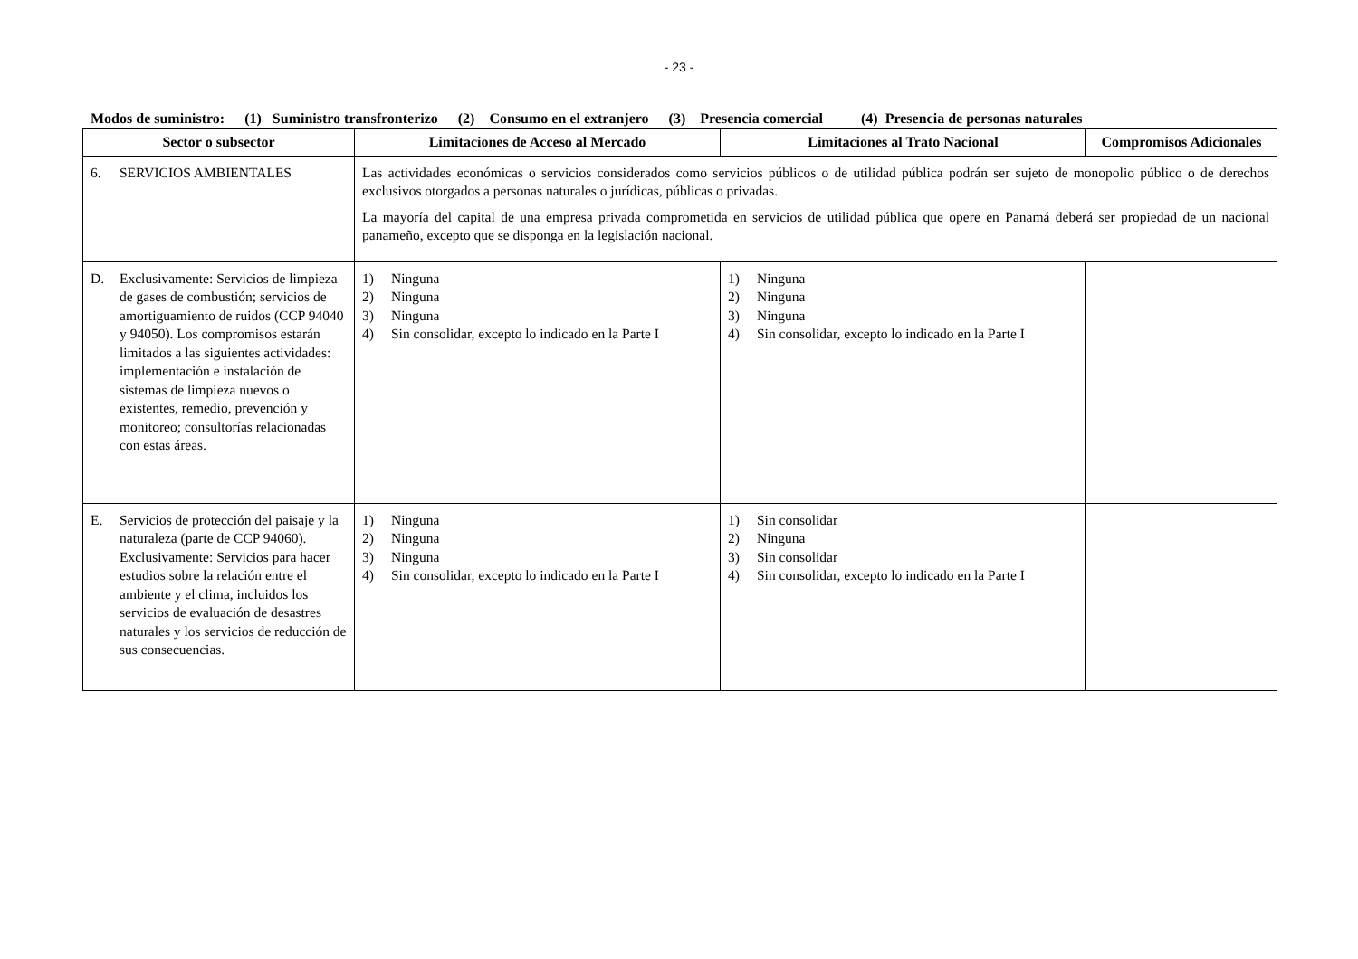- 23 -
Modos de suministro: (1) Suministro transfronterizo (2) Consumo en el extranjero (3) Presencia comercial (4) Presencia de personas naturales
| Sector o subsector | Limitaciones de Acceso al Mercado | Limitaciones al Trato Nacional | Compromisos Adicionales |
| --- | --- | --- | --- |
| 6. SERVICIOS AMBIENTALES | Las actividades económicas o servicios considerados como servicios públicos o de utilidad pública podrán ser sujeto de monopolio público o de derechos exclusivos otorgados a personas naturales o jurídicas, públicas o privadas. La mayoría del capital de una empresa privada comprometida en servicios de utilidad pública que opere en Panamá deberá ser propiedad de un nacional panameño, excepto que se disponga en la legislación nacional. | | |
| D. Exclusivamente: Servicios de limpieza de gases de combustión; servicios de amortiguamiento de ruidos (CCP 94040 y 94050). Los compromisos estarán limitados a las siguientes actividades: implementación e instalación de sistemas de limpieza nuevos o existentes, remedio, prevención y monitoreo; consultorías relacionadas con estas áreas. | 1) Ninguna 2) Ninguna 3) Ninguna 4) Sin consolidar, excepto lo indicado en la Parte I | 1) Ninguna 2) Ninguna 3) Ninguna 4) Sin consolidar, excepto lo indicado en la Parte I | |
| E. Servicios de protección del paisaje y la naturaleza (parte de CCP 94060). Exclusivamente: Servicios para hacer estudios sobre la relación entre el ambiente y el clima, incluidos los servicios de evaluación de desastres naturales y los servicios de reducción de sus consecuencias. | 1) Ninguna 2) Ninguna 3) Ninguna 4) Sin consolidar, excepto lo indicado en la Parte I | 1) Sin consolidar 2) Ninguna 3) Sin consolidar 4) Sin consolidar, excepto lo indicado en la Parte I | |